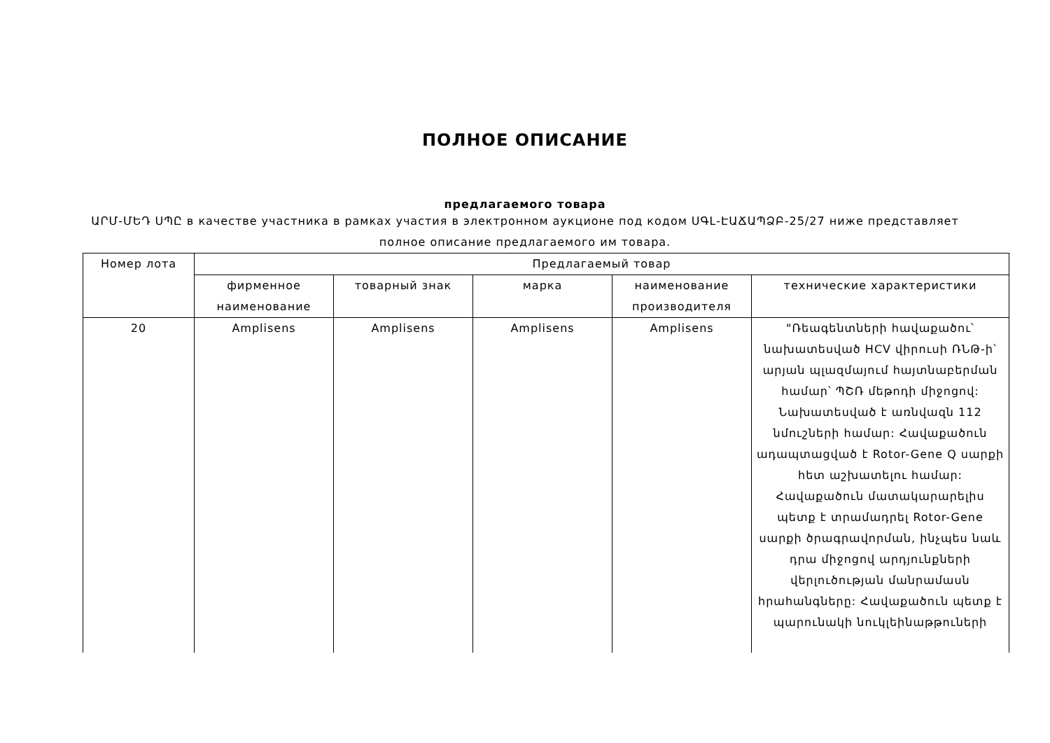ПОЛНОЕ ОПИСАНИЕ
предлагаемого товара
ԱՐՄ-ՄԵԴ ՍՊԸ в качестве участника в рамках участия в электронном аукционе под кодом ՍԳԼ-ԷԱՃԱՊՁԲ-25/27 ниже представляет полное описание предлагаемого им товара.
| Номер лота | Предлагаемый товар | | | | |
| --- | --- | --- | --- | --- | --- |
| | фирменное наименование | товарный знак | марка | наименование производителя | технические характеристики |
| 20 | Amplisens | Amplisens | Amplisens | Amplisens | "Ռեագենտների հավաքածու՝ նախատեսված HCV վիրուսի ՌՆԹ-ի՝ արյան պլազմայում հայտնաբերման համար՝ ՊՇՌ մեթոդի միջոցով: Նախատեսված է առնվազն 112 նմուշների համար: Հավաքածուն ադապտացված է Rotor-Gene Q սարքի հետ աշխատելու համար: Հավաքածուն մատակարարելիս պետք է տրամադրել Rotor-Gene սարքի ծրագրավորման, ինչպես նաև դրա միջոցով արդյունքների վերլուծության մանրամասն հրահանգները: Հավաքածուն պետք է պարունակի նուկլեինաթթուների |